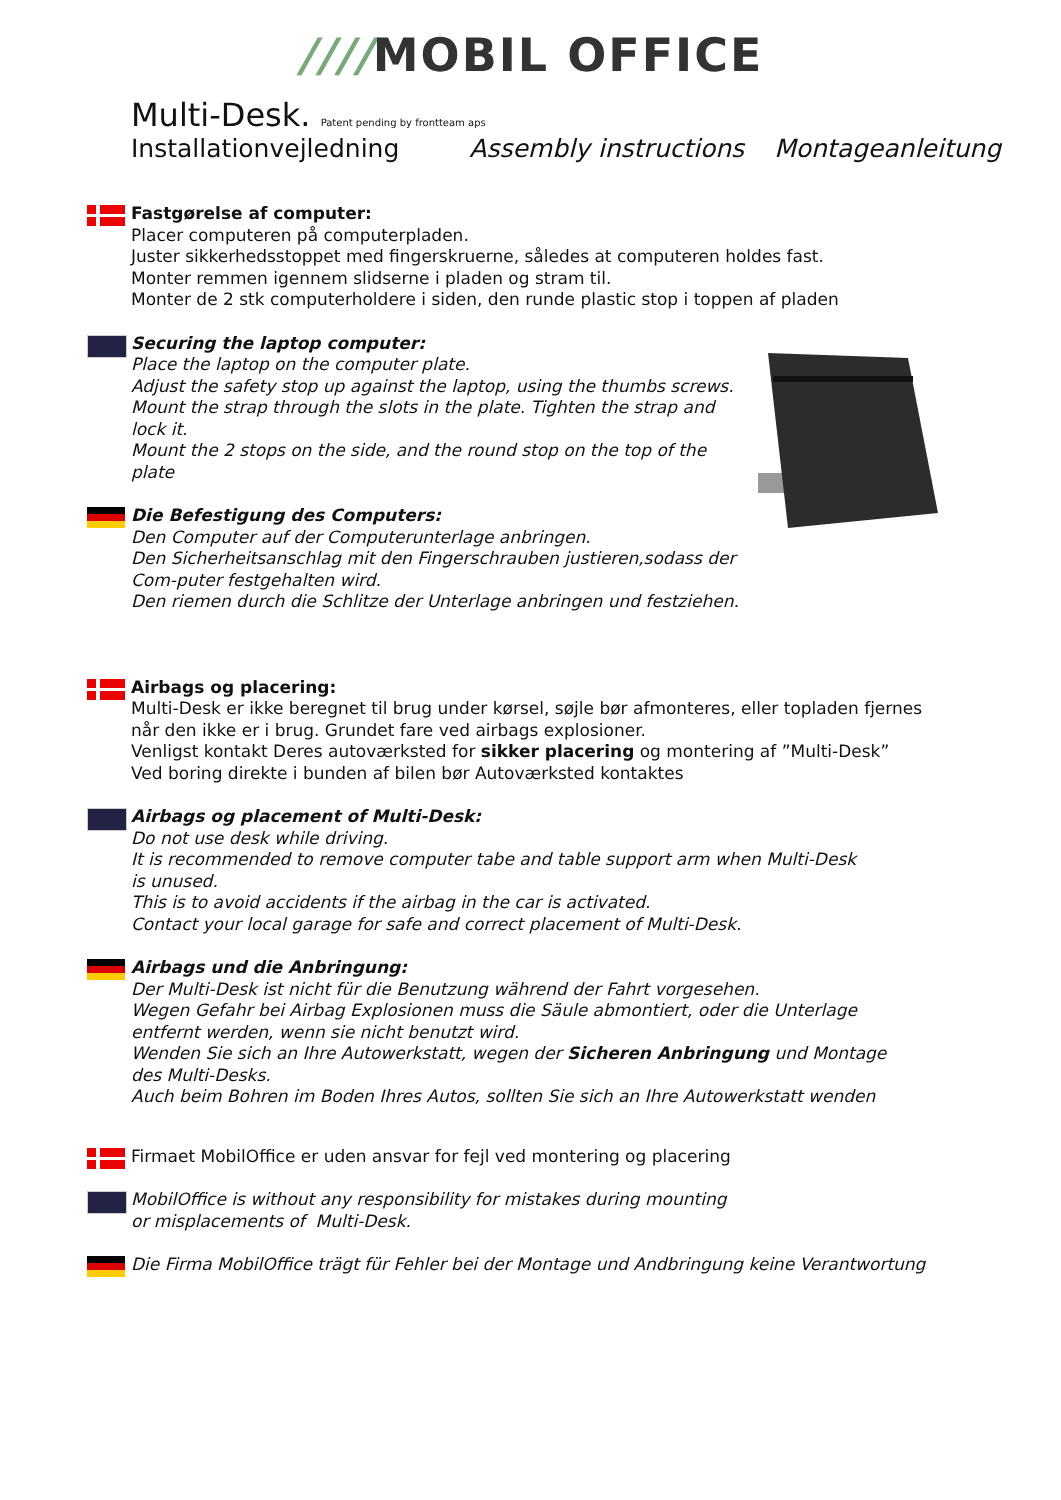////MOBIL OFFICE
Multi-Desk. Patent pending by frontteam aps
Installationvejledning Assembly instructions Montageanleitung
Fastgørelse af computer:
Placer computeren på computerpladen.
Juster sikkerhedsstoppet med fingerskruerne, således at computeren holdes fast.
Monter remmen igennem slidserne i pladen og stram til.
Monter de 2 stk computerholdere i siden, den runde plastic stop i toppen af pladen
Securing the laptop computer:
Place the laptop on the computer plate.
Adjust the safety stop up against the laptop, using the thumbs screws.
Mount the strap through the slots in the plate. Tighten the strap and lock it.
Mount the 2 stops on the side, and the round stop on the top of the plate
Die Befestigung des Computers:
Den Computer auf der Computerunterlage anbringen.
Den Sicherheitsanschlag mit den Fingerschrauben justieren,sodass der Com-puter festgehalten wird.
Den riemen durch die Schlitze der Unterlage anbringen und festziehen.
Airbags og placering:
Multi-Desk er ikke beregnet til brug under kørsel, søjle bør afmonteres, eller topladen fjernes når den ikke er i brug. Grundet fare ved airbags explosioner.
Venligst kontakt Deres autoværksted for sikker placering og montering af ”Multi-Desk”
Ved boring direkte i bunden af bilen bør Autoværksted kontaktes
Airbags og placement of Multi-Desk:
Do not use desk while driving.
It is recommended to remove computer tabe and table support arm when Multi-Desk is unused.
This is to avoid accidents if the airbag in the car is activated.
Contact your local garage for safe and correct placement of Multi-Desk.
Airbags und die Anbringung:
Der Multi-Desk ist nicht für die Benutzung während der Fahrt vorgesehen.
Wegen Gefahr bei Airbag Explosionen muss die Säule abmontiert, oder die Unterlage entfernt werden, wenn sie nicht benutzt wird.
Wenden Sie sich an Ihre Autowerkstatt, wegen der Sicheren Anbringung und Montage des Multi-Desks.
Auch beim Bohren im Boden Ihres Autos, sollten Sie sich an Ihre Autowerkstatt wenden
Firmaet MobilOffice er uden ansvar for fejl ved montering og placering
MobilOffice is without any responsibility for mistakes during mounting or misplacements of Multi-Desk.
Die Firma MobilOffice trägt für Fehler bei der Montage und Andbringung keine Verantwortung